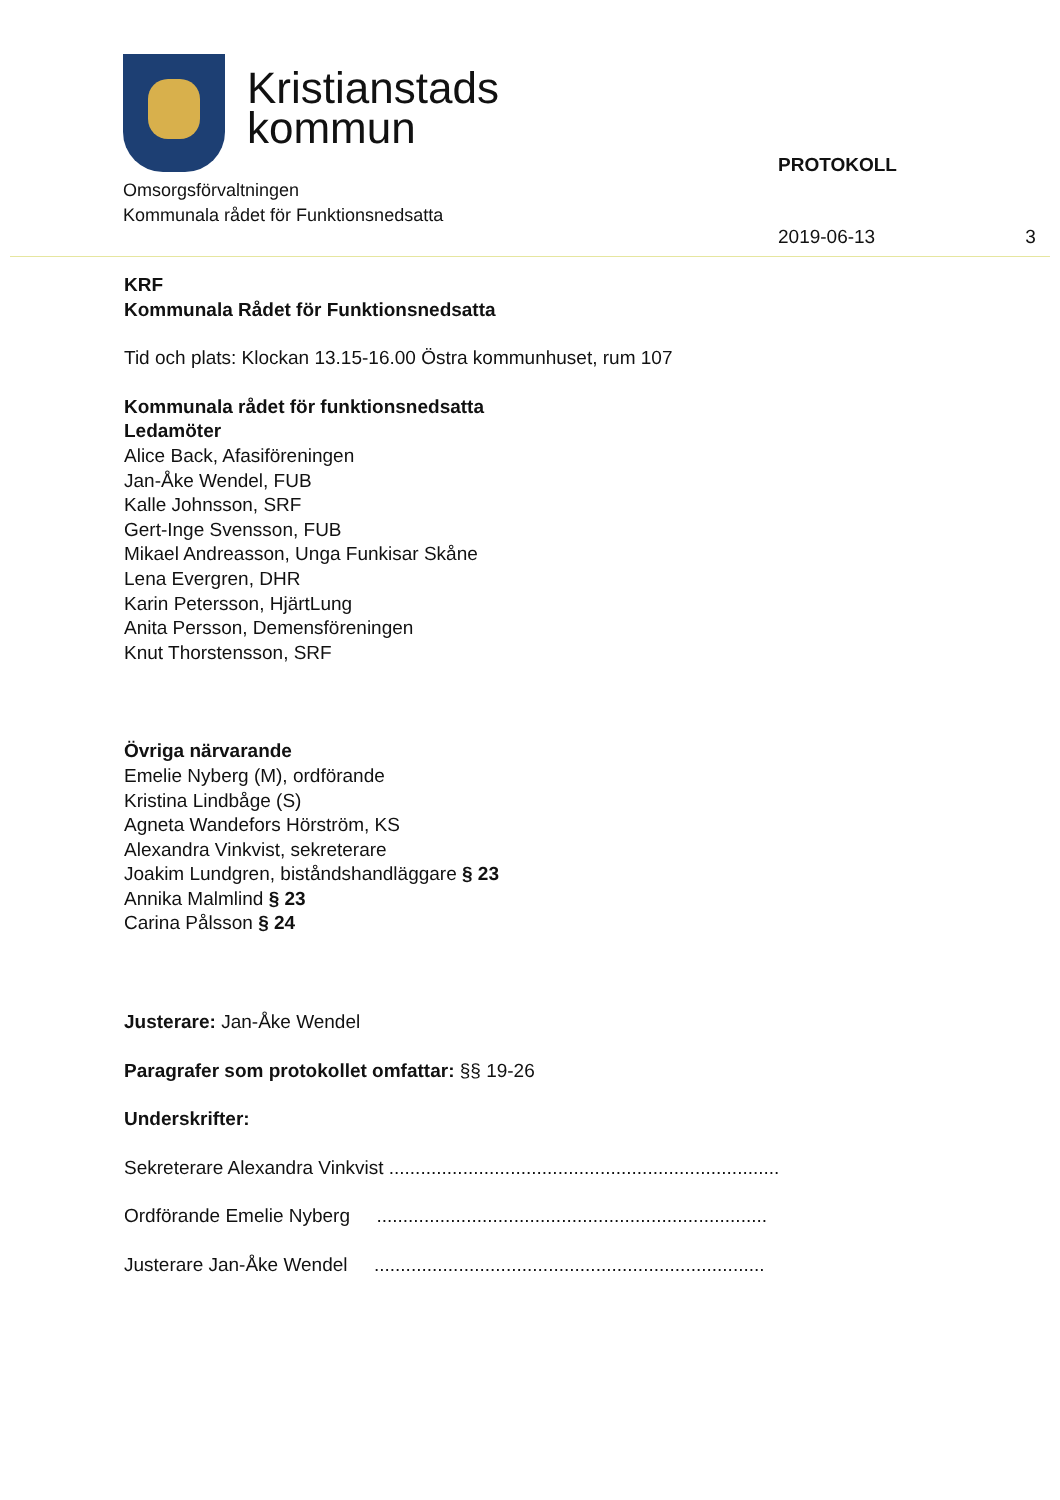Kristianstads
kommun
Omsorgsförvaltningen
Kommunala rådet för Funktionsnedsatta
PROTOKOLL
2019-06-13 3
KRF
Kommunala Rådet för Funktionsnedsatta
Tid och plats: Klockan 13.15-16.00 Östra kommunhuset, rum 107
Kommunala rådet för funktionsnedsatta
Ledamöter
Alice Back, Afasiföreningen
Jan-Åke Wendel, FUB
Kalle Johnsson, SRF
Gert-Inge Svensson, FUB
Mikael Andreasson, Unga Funkisar Skåne
Lena Evergren, DHR
Karin Petersson, HjärtLung
Anita Persson, Demensföreningen
Knut Thorstensson, SRF
Övriga närvarande
Emelie Nyberg (M), ordförande
Kristina Lindbåge (S)
Agneta Wandefors Hörström, KS
Alexandra Vinkvist, sekreterare
Joakim Lundgren, biståndshandläggare § 23
Annika Malmlind § 23
Carina Pålsson § 24
Justerare: Jan-Åke Wendel
Paragrafer som protokollet omfattar: §§ 19-26
Underskrifter:
Sekreterare Alexandra Vinkvist ..........................................................................
Ordförande Emelie Nyberg ..........................................................................
Justerare Jan-Åke Wendel ..........................................................................